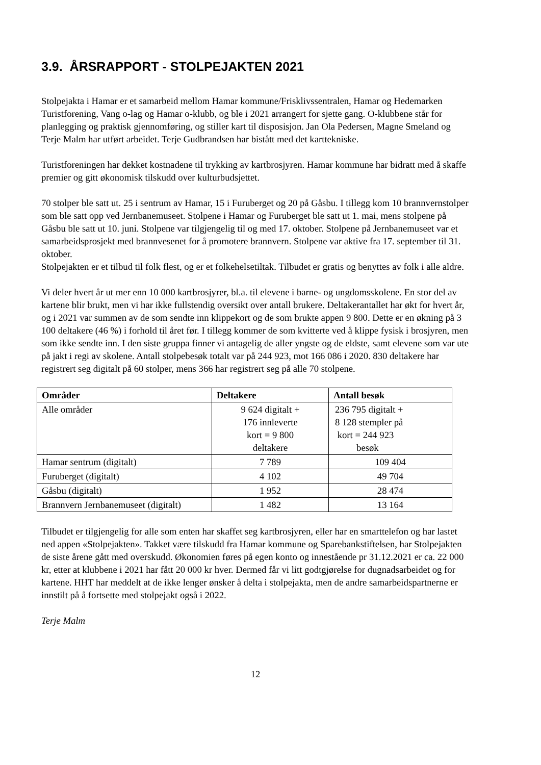3.9. ÅRSRAPPORT - STOLPEJAKTEN 2021
Stolpejakta i Hamar er et samarbeid mellom Hamar kommune/Frisklivssentralen, Hamar og Hedemarken Turistforening, Vang o-lag og Hamar o-klubb, og ble i 2021 arrangert for sjette gang. O-klubbene står for planlegging og praktisk gjennomføring, og stiller kart til disposisjon. Jan Ola Pedersen, Magne Smeland og Terje Malm har utført arbeidet. Terje Gudbrandsen har bistått med det karttekniske.
Turistforeningen har dekket kostnadene til trykking av kartbrosjyren. Hamar kommune har bidratt med å skaffe premier og gitt økonomisk tilskudd over kulturbudsjettet.
70 stolper ble satt ut. 25 i sentrum av Hamar, 15 i Furuberget og 20 på Gåsbu. I tillegg kom 10 brannvernstolper som ble satt opp ved Jernbanemuseet. Stolpene i Hamar og Furuberget ble satt ut 1. mai, mens stolpene på Gåsbu ble satt ut 10. juni. Stolpene var tilgjengelig til og med 17. oktober. Stolpene på Jernbanemuseet var et samarbeidsprosjekt med brannvesenet for å promotere brannvern. Stolpene var aktive fra 17. september til 31. oktober.
Stolpejakten er et tilbud til folk flest, og er et folkehelsetiltak. Tilbudet er gratis og benyttes av folk i alle aldre.
Vi deler hvert år ut mer enn 10 000 kartbrosjyrer, bl.a. til elevene i barne- og ungdomsskolene. En stor del av kartene blir brukt, men vi har ikke fullstendig oversikt over antall brukere. Deltakerantallet har økt for hvert år, og i 2021 var summen av de som sendte inn klippekort og de som brukte appen 9 800. Dette er en økning på 3 100 deltakere (46 %) i forhold til året før. I tillegg kommer de som kvitterte ved å klippe fysisk i brosjyren, men som ikke sendte inn. I den siste gruppa finner vi antagelig de aller yngste og de eldste, samt elevene som var ute på jakt i regi av skolene. Antall stolpebesøk totalt var på 244 923, mot 166 086 i 2020. 830 deltakere har registrert seg digitalt på 60 stolper, mens 366 har registrert seg på alle 70 stolpene.
| Områder | Deltakere | Antall besøk |
| --- | --- | --- |
| Alle områder | 9 624 digitalt + 176 innleverte kort = 9 800 deltakere | 236 795 digitalt + 8 128 stempler på kort = 244 923 besøk |
| Hamar sentrum (digitalt) | 7 789 | 109 404 |
| Furuberget (digitalt) | 4 102 | 49 704 |
| Gåsbu (digitalt) | 1 952 | 28 474 |
| Brannvern Jernbanemuseet (digitalt) | 1 482 | 13 164 |
Tilbudet er tilgjengelig for alle som enten har skaffet seg kartbrosjyren, eller har en smarttelefon og har lastet ned appen «Stolpejakten». Takket være tilskudd fra Hamar kommune og Sparebankstiftelsen, har Stolpejakten de siste årene gått med overskudd. Økonomien føres på egen konto og innestående pr 31.12.2021 er ca. 22 000 kr, etter at klubbene i 2021 har fått 20 000 kr hver. Dermed får vi litt godtgjørelse for dugnadsarbeidet og for kartene. HHT har meddelt at de ikke lenger ønsker å delta i stolpejakta, men de andre samarbeidspartnerne er innstilt på å fortsette med stolpejakt også i 2022.
Terje Malm
12